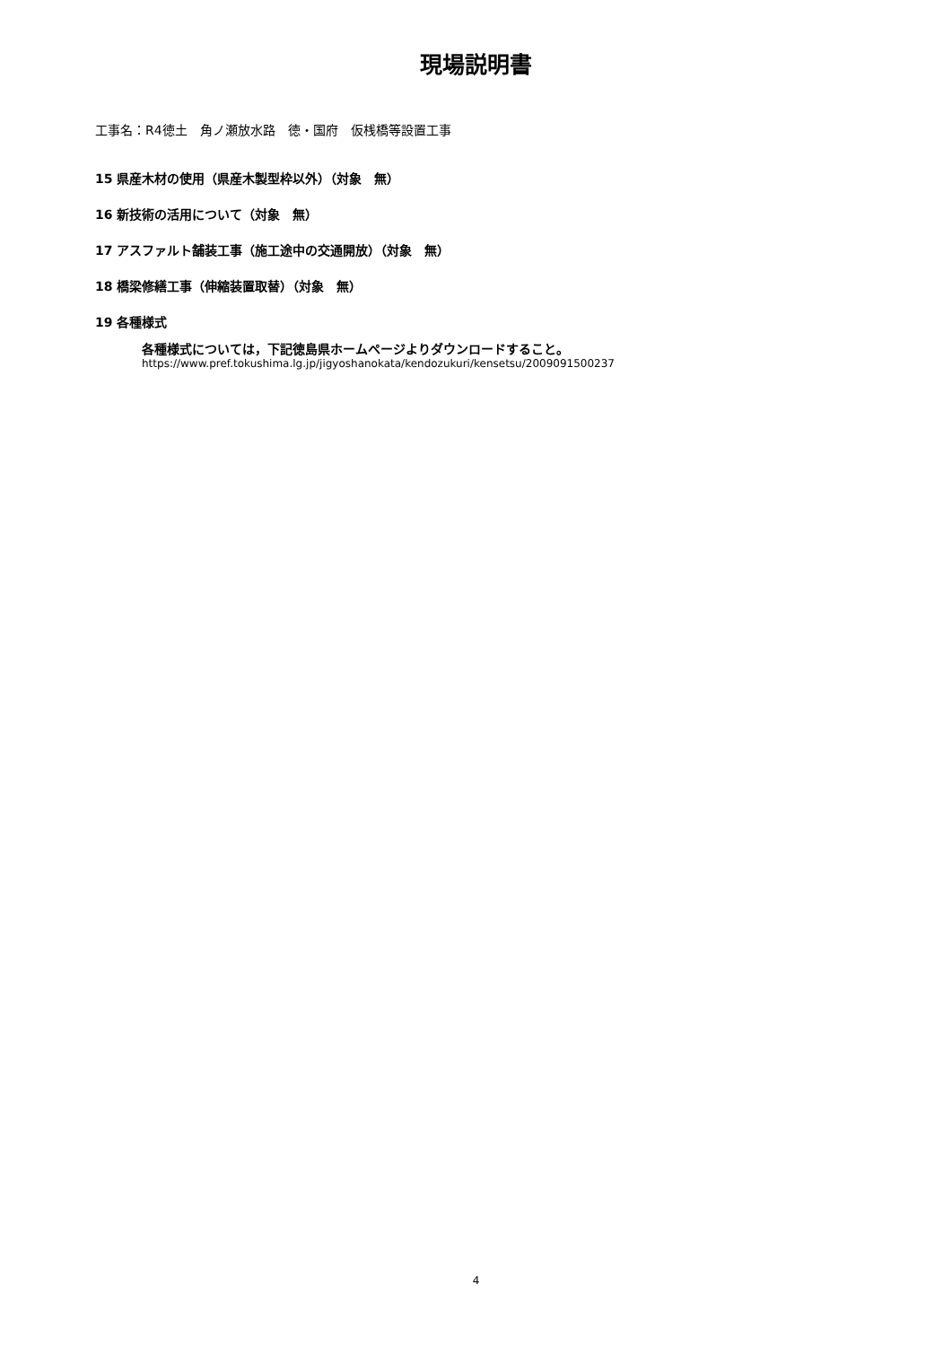現場説明書
工事名：R4徳土　角ノ瀬放水路　徳・国府　仮桟橋等設置工事
15 県産木材の使用（県産木製型枠以外）（対象　無）
16 新技術の活用について（対象　無）
17 アスファルト舗装工事（施工途中の交通開放）（対象　無）
18 橋梁修繕工事（伸縮装置取替）（対象　無）
19 各種様式
各種様式については，下記徳島県ホームページよりダウンロードすること。
https://www.pref.tokushima.lg.jp/jigyoshanokata/kendozukuri/kensetsu/2009091500237
4